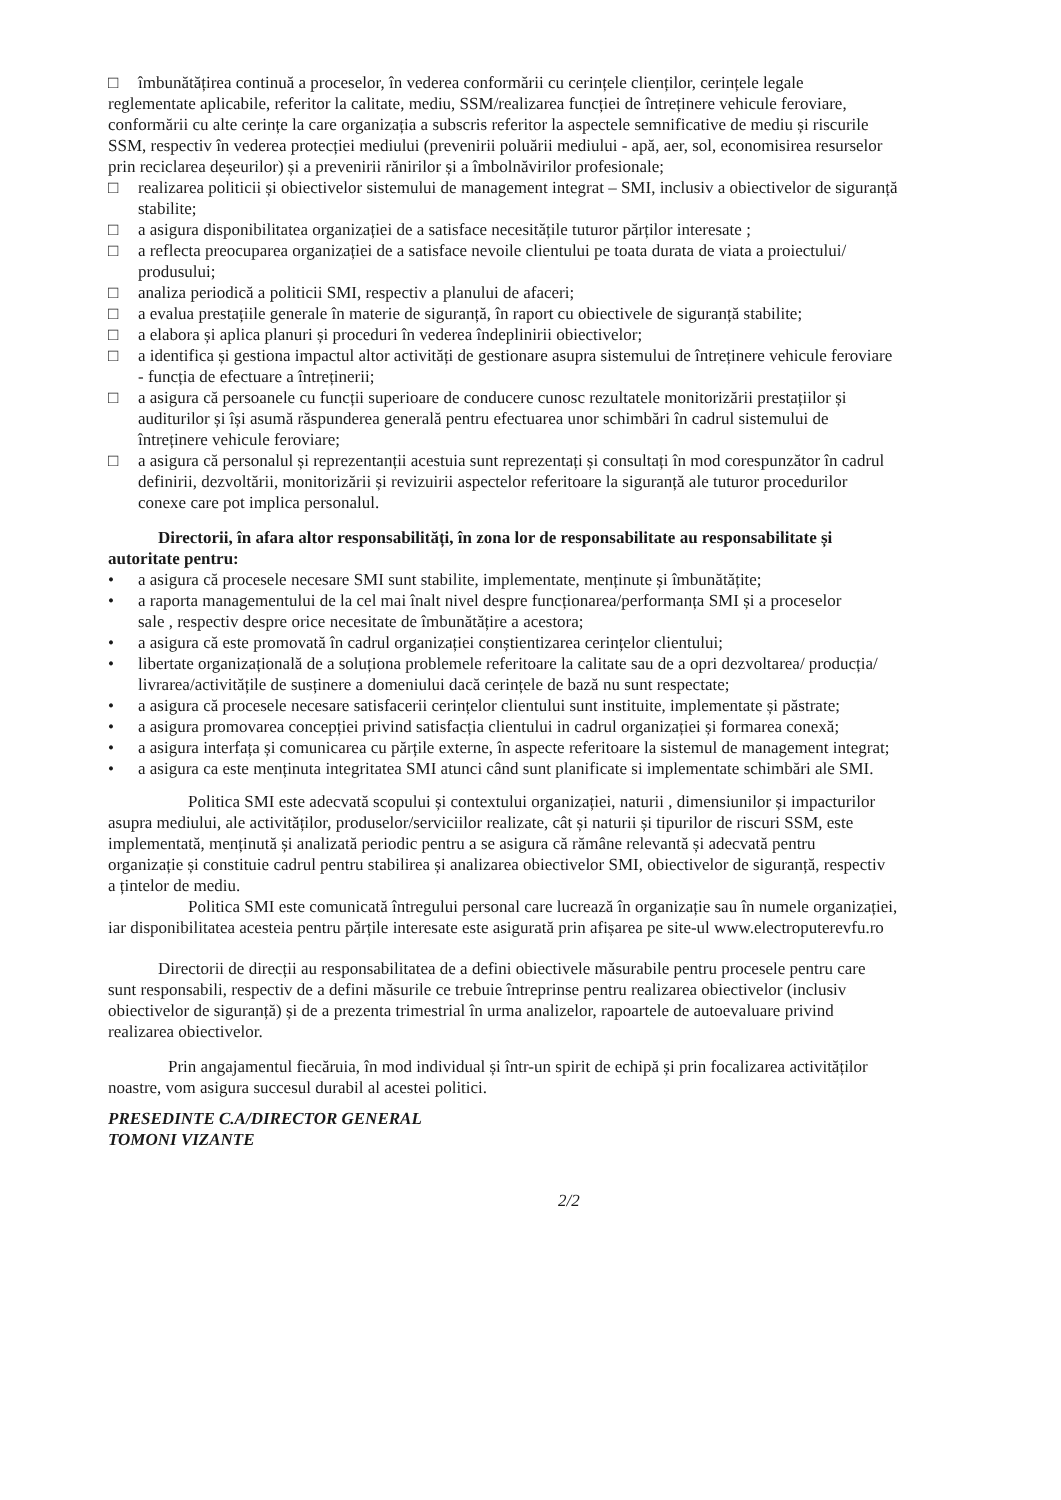□ îmbunătățirea continuă a proceselor, în vederea conformării cu cerințele clienților, cerințele legale
reglementate aplicabile, referitor la calitate, mediu, SSM/realizarea funcției de întreținere vehicule feroviare,
conformării cu alte cerințe la care organizația a subscris referitor la aspectele semnificative de mediu și riscurile
SSM, respectiv în vederea protecției mediului (prevenirii poluării mediului - apă, aer, sol, economisirea resurselor
prin reciclarea deșeurilor) și a prevenirii rănirilor și a îmbolnăvirilor profesionale;
□ realizarea politicii și obiectivelor sistemului de management integrat – SMI, inclusiv a obiectivelor de siguranță
stabilite;
□ a asigura disponibilitatea organizației de a satisface necesitățile tuturor părților interesate ;
□ a reflecta preocuparea organizației de a satisface nevoile clientului pe toata durata de viata a proiectului/
produsului;
□ analiza periodică a politicii SMI, respectiv a planului de afaceri;
□ a evalua prestațiile generale în materie de siguranță, în raport cu obiectivele de siguranță stabilite;
□ a elabora și aplica planuri și proceduri în vederea îndeplinirii obiectivelor;
□ a identifica și gestiona impactul altor activități de gestionare asupra sistemului de întreținere vehicule feroviare
- funcția de efectuare a întreținerii;
□ a asigura că persoanele cu funcții superioare de conducere cunosc rezultatele monitorizării prestațiilor și
auditurilor și își asumă răspunderea generală pentru efectuarea unor schimbări în cadrul sistemului de
întreținere vehicule feroviare;
□ a asigura că personalul și reprezentanții acestuia sunt reprezentați și consultați în mod corespunzător în cadrul
definirii, dezvoltării, monitorizării și revizuirii aspectelor referitoare la siguranță ale tuturor procedurilor
conexe care pot implica personalul.
Directorii, în afara altor responsabilități, în zona lor de responsabilitate au responsabilitate și
autoritate pentru:
• a asigura că procesele necesare SMI sunt stabilite, implementate, menținute și îmbunătățite;
• a raporta managementului de la cel mai înalt nivel despre funcționarea/performanța SMI și a proceselor
sale , respectiv despre orice necesitate de îmbunătățire a acestora;
• a asigura că este promovată în cadrul organizației conștientizarea cerințelor clientului;
• libertate organizațională de a soluționa problemele referitoare la calitate sau de a opri dezvoltarea/ producția/
livrarea/activitățile de susținere a domeniului dacă cerințele de bază nu sunt respectate;
• a asigura că procesele necesare satisfacerii cerințelor clientului sunt instituite, implementate și păstrate;
• a asigura promovarea concepției privind satisfacția clientului in cadrul organizației și formarea conexă;
• a asigura interfața și comunicarea cu părțile externe, în aspecte referitoare la sistemul de management integrat;
• a asigura ca este menținuta integritatea SMI atunci când sunt planificate si implementate schimbări ale SMI.
Politica SMI este adecvată scopului și contextului organizației, naturii , dimensiunilor și impacturilor
asupra mediului, ale activităților, produselor/serviciilor realizate, cât și naturii și tipurilor de riscuri SSM, este
implementată, menținută și analizată periodic pentru a se asigura că rămâne relevantă și adecvată pentru
organizație și constituie cadrul pentru stabilirea și analizarea obiectivelor SMI, obiectivelor de siguranță, respectiv
a țintelor de mediu.
Politica SMI este comunicată întregului personal care lucrează în organizație sau în numele organizației,
iar disponibilitatea acesteia pentru părțile interesate este asigurată prin afișarea pe site-ul www.electroputerevfu.ro
Directorii de direcții au responsabilitatea de a defini obiectivele măsurabile pentru procesele pentru care
sunt responsabili, respectiv de a defini măsurile ce trebuie întreprinse pentru realizarea obiectivelor (inclusiv
obiectivelor de siguranță) și de a prezenta trimestrial în urma analizelor, rapoartele de autoevaluare privind
realizarea obiectivelor.
Prin angajamentul fiecăruia, în mod individual și într-un spirit de echipă și prin focalizarea activităților
noastre, vom asigura succesul durabil al acestei politici.
PRESEDINTE C.A/DIRECTOR GENERAL
TOMONI VIZANTE
2/2